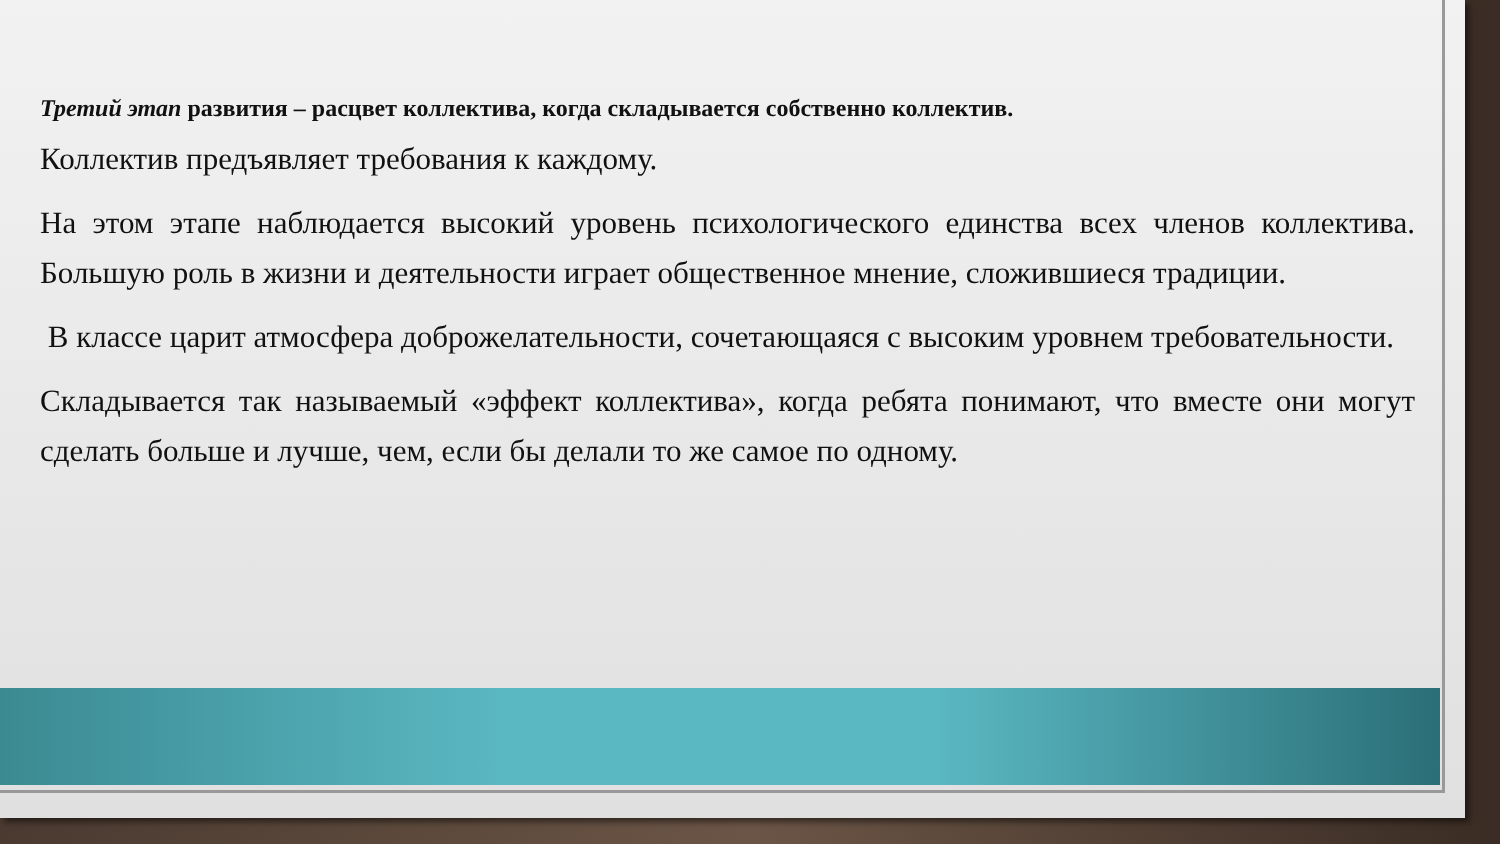Третий этап развития – расцвет коллектива, когда складывается собственно коллектив.
Коллектив предъявляет требования к каждому.
На этом этапе наблюдается высокий уровень психологического единства всех членов коллектива. Большую роль в жизни и деятельности играет общественное мнение, сложившиеся традиции.
В классе царит атмосфера доброжелательности, сочетающаяся с высоким уровнем требовательности.
Складывается так называемый «эффект коллектива», когда ребята понимают, что вместе они могут сделать больше и лучше, чем, если бы делали то же самое по одному.